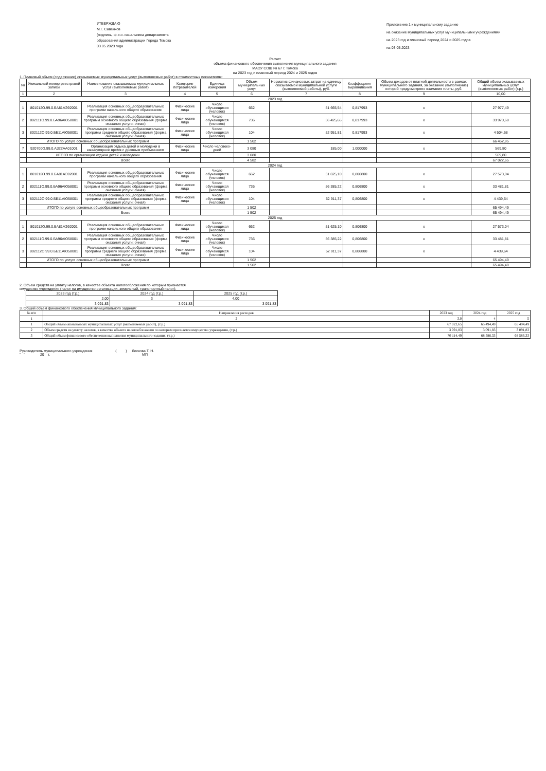УТВЕРЖДАЮ
М.Г. Савенков
(подпись, ф.и.о. начальника департамента
образования администрации Города Томска
03.05.2023 года
Приложение 1 к муниципальному заданию
на оказание муниципальных услуг муниципальными учреждениями
на 2023 год и плановый период 2024 и 2025 годов
на 03.05.2023
Расчет
объема финансового обеспечения выполнения муниципального задания
МАОУ СОШ № 67 г. Томска
на 2023 год и плановый период 2024 и 2025 годов
1. Плановый объем (содержание) оказываемых муниципальных услуг (выполняемых работ) в стоимостных показателях:
| № | Уникальный номер реестровой записи | Наименование оказываемых муниципальных услуг (выполняемых работ) | Категория потребителей | Единица измерения | Объем муниципальных услуг | Норматив финансовых затрат на единицу оказываемой муниципальной услуги (выполняемой работы), руб. | Коэффициент выравнивания | Объем доходов от платной деятельности в рамках муниципального задания, за оказание (выполнение) которой предусмотрено взимание платы, руб. | Общий объем оказываемых муниципальных услуг (выполняемых работ) (т.р.) |
| --- | --- | --- | --- | --- | --- | --- | --- | --- | --- |
| 1 | 2 | 3 | 4 | 5 | 6 | 7 | 8 | 9 | 10,00 |
| 2023 год | | | | | | | | | |
| 1 | 801012О.99.0.БА81АЭ92001 | Реализация основных общеобразовательных программ начального общего образования | Физические лица | Число обучающихся (человек) | 662 | 51 665,54 | 0,817993 | х | 27 977,49 |
| 2 | 802111О.99.0.БА96АЮ58001 | Реализация основных общеобразовательных программ основного общего образования (форма оказания услуги: очная) | Физические лица | Число обучающихся (человек) | 736 | 56 425,66 | 0,817993 | х | 33 970,68 |
| 3 | 802112О.99.0.ББ11АЮ58001 | Реализация основных общеобразовательных программ среднего общего образования (форма оказания услуги: очная) | Физические лица | Число обучающихся (человек) | 104 | 52 951,81 | 0,817993 | х | 4 504,68 |
| | ИТОГО по услуге основных общеобразовательных программ | | | | 1 502 | | | | 66 452,85 |
| 7 | 920700О.99.0.АЗ22АА01001 | Организация отдыха детей и молодежи в каникулярное время с дневным пребыванием | Физические лица | Число человеко-дней | 3 080 | 185,00 | 1,000000 | х | 569,80 |
| | ИТОГО по организации отдыха детей и молодежи | | | | 3 080 | | | | 569,80 |
| | | Всего | | | 4 582 | | | | 67 022,65 |
| 2024 год | | | | | | | | | |
| 1 | 801012О.99.0.БА81АЭ92001 | Реализация основных общеобразовательных программ начального общего образования | Физические лица | Число обучающихся (человек) | 662 | 51 625,10 | 0,806800 | х | 27 573,04 |
| 2 | 802111О.99.0.БА96АЮ58001 | Реализация основных общеобразовательных программ основного общего образования (форма оказания услуги: очная) | Физические лица | Число обучающихся (человек) | 736 | 56 385,22 | 0,806800 | х | 33 481,81 |
| 3 | 802112О.99.0.ББ11АЮ58001 | Реализация основных общеобразовательных программ среднего общего образования (форма оказания услуги: очная) | Физические лица | Число обучающихся (человек) | 104 | 52 911,37 | 0,806800 | х | 4 439,64 |
| | ИТОГО по услуге основных общеобразовательных программ | | | | 1 502 | | | | 65 494,49 |
| | | Всего | | | 1 502 | | | | 65 494,49 |
| 2025 год | | | | | | | | | |
| 1 | 801012О.99.0.БА81АЭ92001 | Реализация основных общеобразовательных программ начального общего образования | Физические лица | Число обучающихся (человек) | 662 | 51 625,10 | 0,806800 | х | 27 573,04 |
| 2 | 802111О.99.0.БА96АЮ58001 | Реализация основных общеобразовательных программ основного общего образования (форма оказания услуги: очная) | Физические лица | Число обучающихся (человек) | 736 | 56 385,22 | 0,806800 | х | 33 481,81 |
| 3 | 802112О.99.0.ББ11АЮ58001 | Реализация основных общеобразовательных программ среднего общего образования (форма оказания услуги: очная) | Физические лица | Число обучающихся (человек) | 104 | 52 911,37 | 0,806800 | х | 4 439,64 |
| | ИТОГО по услуге основных общеобразовательных программ | | | | 1 502 | | | | 65 494,49 |
| | | Всего | | | 1 502 | | | | 65 494,49 |
2. Объем средств на уплату налогов, в качестве объекта налогообложения по которым признается
имущество учреждения (налог на имущество организации, земельный, транспортный налог):
| 2023 год (т.р.) | 2024 год (т.р.) | 2025 год (т.р.) |
| 2,00 | 3 | 4,00 |
| 3 091,83 | 3 091,83 | 3 091,83 |
3. Общий объем финансового обеспечения муниципального задания:
| № п/п | Направления расходов | 2023 год | 2024 год | 2025 год |
| 1 | 2 | 3,0 | 4 | 5 |
| 1 | Общий объем оказываемых муниципальных услуг (выполняемых работ), (т.р.) | 67 022,65 | 65 494,49 | 65 494,49 |
| 2 | Объем средств на уплату налогов, в качестве объекта налогообложения по которым признается имущество учреждения, (т.р.) | 3 091,83 | 3 091,83 | 3 091,83 |
| 3 | Общий объем финансового обеспечения выполнения муниципального задания, (т.р.) | 70 114,49 | 68 586,33 | 68 586,33 |
Руководитель муниципального учреждения ( ) Лескова Т. Н.
" " 20 г. МП